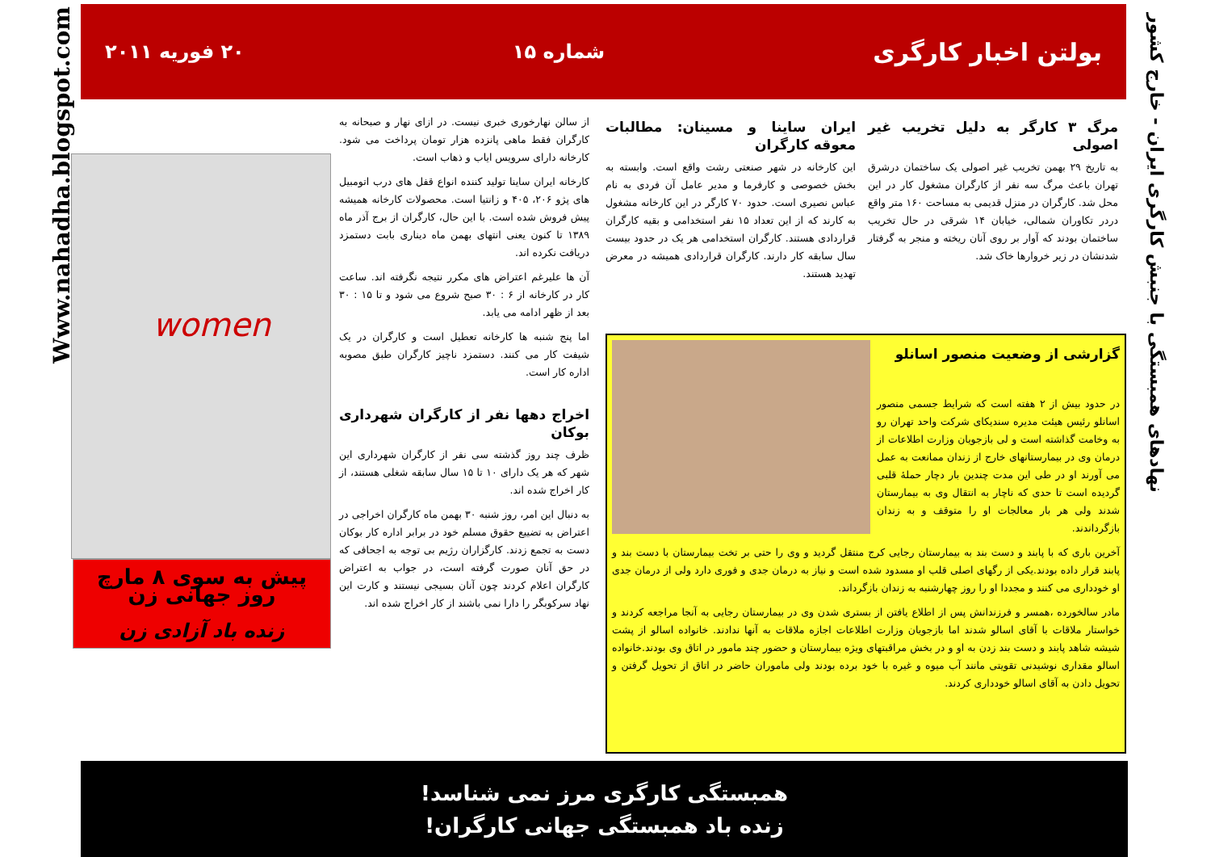Www.nahadha.blogspot.com
نهادهای همبستگی با جنبش کارگری ایران - خارج کشور
بولتن اخبار کارگری شماره ۱۵ ۲۰ فوریه ۲۰۱۱
مرگ ۳ کارگر به دلیل تخریب غیر اصولی
به تاریخ ۲۹ بهمن تخریب غیر اصولی یک ساختمان درشرق تهران باعث مرگ سه نفر از کارگران مشغول کار در این محل شد. کارگران در منزل قدیمی به مساحت ۱۶۰ متر واقع دردر تکاوران شمالی، خیابان ۱۴ شرقی در حال تخریب ساختمان بودند که آوار بر روی آنان ریخته و منجر به گرفتار شدنشان در زیر خروارها خاک شد.
ایران ساینا و مسینان: مطالبات معوقه کارگران
این کارخانه در شهر صنعتی رشت واقع است. وابسته به بخش خصوصی و کارفرما و مدیر عامل آن فردی به نام عباس نصیری است. حدود ۷۰ کارگر در این کارخانه مشغول به کارند که از این تعداد ۱۵ نفر استخدامی و بقیه کارگران قراردادی هستند. کارگران استخدامی هر یک در حدود بیست سال سابقه کار دارند. کارگران قراردادی همیشه در معرض تهدید هستند.
از سالن نهارخوری خبری نیست. در ازای نهار و صبحانه به کارگران فقط ماهی پانزده هزار تومان پرداخت می شود. کارخانه دارای سرویس ایاب و ذهاب است.
کارخانه ایران ساینا تولید کننده انواع قفل های درب اتومبیل های پژو ۲۰۶، ۴۰۵ و زانتیا است. محصولات کارخانه همیشه پیش فروش شده است. با این حال، کارگران از برج آذر ماه ۱۳۸۹ تا کنون یعنی انتهای بهمن ماه دیناری بابت دستمزد دریافت نکرده اند.
آن ها علیرغم اعتراض های مکرر نتیجه نگرفته اند. ساعت کار در کارخانه از ۶ : ۳۰ صبح شروع می شود و تا ۱۵ : ۳۰ بعد از ظهر ادامه می یابد.
اما پنج شنبه ها کارخانه تعطیل است و کارگران در یک شیفت کار می کنند. دستمزد ناچیز کارگران طبق مصوبه اداره کار است.
اخراج دهها نفر از کارگران شهرداری بوکان
ظرف چند روز گذشته سی نفر از کارگران شهرداری این شهر که هر یک دارای ۱۰ تا ۱۵ سال سابقه شغلی هستند، از کار اخراج شده اند.
به دنبال این امر، روز شنبه ۳۰ بهمن ماه کارگران اخراجی در اعتراض به تضییع حقوق مسلم خود در برابر اداره کار بوکان دست به تجمع زدند. کارگزاران رژیم بی توجه به اجحافی که در حق آنان صورت گرفته است، در جواب به اعتراض کارگران اعلام کردند چون آنان بسیجی نیستند و کارت این نهاد سرکوبگر را دارا نمی باشند از کار اخراج شده اند.
women
پیش به سوی ۸ مارچ
روز جهانی زن
زنده باد آزادی زن
گزارشی از وضعیت منصور اسانلو
در حدود بیش از ۲ هفته است که شرایط جسمی منصور اسانلو رئیس هیئت مدیره سندیکای شرکت واحد تهران رو به وخامت گذاشته است و لی بازجویان وزارت اطلاعات از درمان وی در بیمارستانهای خارج از زندان ممانعت به عمل می آورند او در طی این مدت چندین بار دچار حملهٔ قلبی گردیده است تا حدی که ناچار به انتقال وی به بیمارستان شدند ولی هر بار معالجات او را متوقف و به زندان بازگرداندند.
آخرین باری که با پابند و دست بند به بیمارستان رجایی کرج منتقل گردید و وی را حتی بر تخت بیمارستان با دست بند و پابند قرار داده بودند.یکی از رگهای اصلی قلب او مسدود شده است و نیاز به درمان جدی و فوری دارد ولی از درمان جدی او خودداری می کنند و مجددا او را روز چهارشنبه به زندان بازگرداند.
مادر سالخورده ،همسر و فرزندانش پس از اطلاع یافتن از بستری شدن وی در بیمارستان رجایی به آنجا مراجعه کردند و خواستار ملاقات با آقای اسالو شدند اما بازجویان وزارت اطلاعات اجازه ملاقات به آنها ندادند. خانواده اسالو از پشت شیشه شاهد پابند و دست بند زدن به او و در بخش مراقبتهای ویژه بیمارستان و حضور چند مامور در اتاق وی بودند.خانواده اسالو مقداری نوشیدنی تقویتی مانند آب میوه و غیره با خود برده بودند ولی ماموران حاضر در اتاق از تحویل گرفتن و تحویل دادن به آقای اسالو خودداری کردند.
همبستگی کارگری مرز نمی شناسد!
زنده باد همبستگی جهانی کارگران!